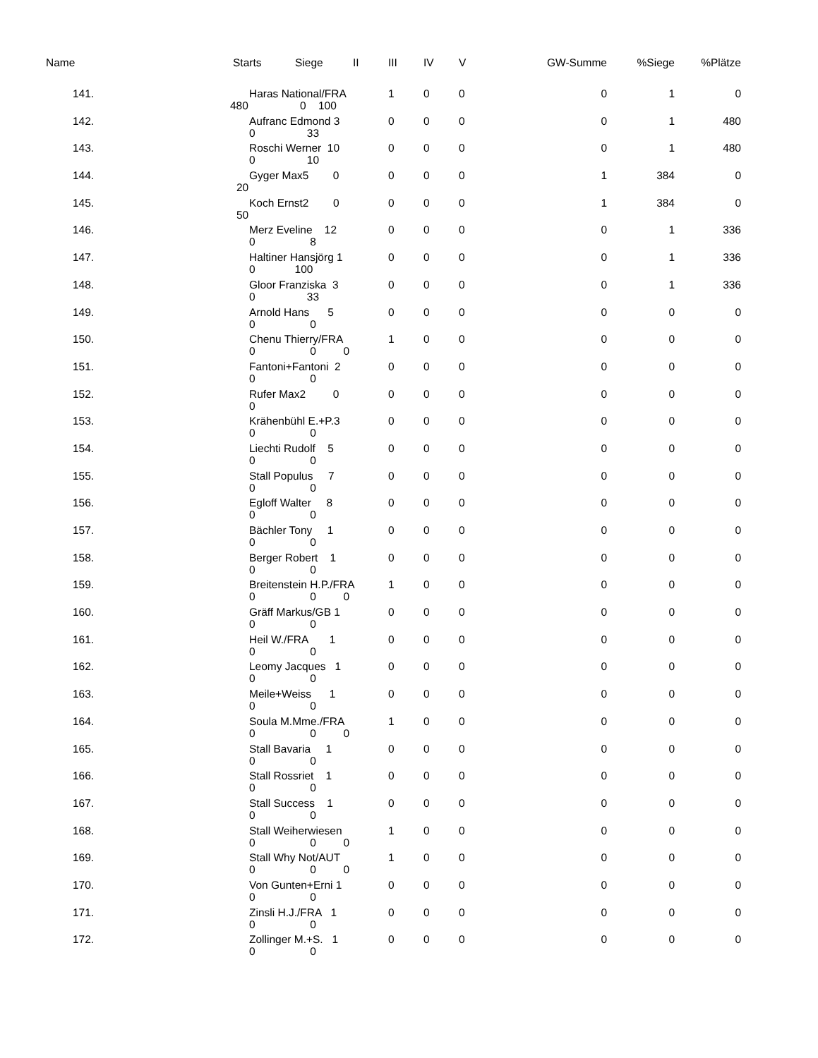| Name | Starts | Siege | II | III | IV | V | GW-Summe | %Siege | %Plätze |
| --- | --- | --- | --- | --- | --- | --- | --- | --- | --- |
| 141. | Haras National/FRA 480 0 100 | | | 1 | 0 | 0 | 0 | 1 | 0 |
| 142. | Aufranc Edmond 3 0 33 | | | 0 | 0 | 0 | 0 | 1 | 480 |
| 143. | Roschi Werner 10 0 10 | | | 0 | 0 | 0 | 0 | 1 | 480 |
| 144. | Gyger Max5 0 20 | | | 0 | 0 | 0 | 1 | 384 | 0 |
| 145. | Koch Ernst2 0 50 | | | 0 | 0 | 0 | 1 | 384 | 0 |
| 146. | Merz Eveline 12 0 8 | | | 0 | 0 | 0 | 0 | 1 | 336 |
| 147. | Haltiner Hansjörg 1 0 100 | | | 0 | 0 | 0 | 0 | 1 | 336 |
| 148. | Gloor Franziska 3 0 33 | | | 0 | 0 | 0 | 0 | 1 | 336 |
| 149. | Arnold Hans 5 0 0 | | | 0 | 0 | 0 | 0 | 0 | 0 |
| 150. | Chenu Thierry/FRA 0 0 0 | | | 1 | 0 | 0 | 0 | 0 | 0 |
| 151. | Fantoni+Fantoni 2 0 0 | | | 0 | 0 | 0 | 0 | 0 | 0 |
| 152. | Rufer Max2 0 0 | | | 0 | 0 | 0 | 0 | 0 | 0 |
| 153. | Krähenbühl E.+P.3 0 0 | | | 0 | 0 | 0 | 0 | 0 | 0 |
| 154. | Liechti Rudolf 5 0 0 | | | 0 | 0 | 0 | 0 | 0 | 0 |
| 155. | Stall Populus 7 0 0 | | | 0 | 0 | 0 | 0 | 0 | 0 |
| 156. | Egloff Walter 8 0 0 | | | 0 | 0 | 0 | 0 | 0 | 0 |
| 157. | Bächler Tony 1 0 0 | | | 0 | 0 | 0 | 0 | 0 | 0 |
| 158. | Berger Robert 1 0 0 | | | 0 | 0 | 0 | 0 | 0 | 0 |
| 159. | Breitenstein H.P./FRA 0 0 0 | | | 1 | 0 | 0 | 0 | 0 | 0 |
| 160. | Gräff Markus/GB 1 0 0 | | | 0 | 0 | 0 | 0 | 0 | 0 |
| 161. | Heil W./FRA 1 0 0 | | | 0 | 0 | 0 | 0 | 0 | 0 |
| 162. | Leomy Jacques 1 0 0 | | | 0 | 0 | 0 | 0 | 0 | 0 |
| 163. | Meile+Weiss 1 0 0 | | | 0 | 0 | 0 | 0 | 0 | 0 |
| 164. | Soula M.Mme./FRA 0 0 0 | | | 1 | 0 | 0 | 0 | 0 | 0 |
| 165. | Stall Bavaria 1 0 0 | | | 0 | 0 | 0 | 0 | 0 | 0 |
| 166. | Stall Rossriet 1 0 0 | | | 0 | 0 | 0 | 0 | 0 | 0 |
| 167. | Stall Success 1 0 0 | | | 0 | 0 | 0 | 0 | 0 | 0 |
| 168. | Stall Weiherwiesen 0 0 0 | | | 1 | 0 | 0 | 0 | 0 | 0 |
| 169. | Stall Why Not/AUT 0 0 0 | | | 1 | 0 | 0 | 0 | 0 | 0 |
| 170. | Von Gunten+Erni 1 0 0 | | | 0 | 0 | 0 | 0 | 0 | 0 |
| 171. | Zinsli H.J./FRA 1 0 0 | | | 0 | 0 | 0 | 0 | 0 | 0 |
| 172. | Zollinger M.+S. 1 0 0 | | | 0 | 0 | 0 | 0 | 0 | 0 |